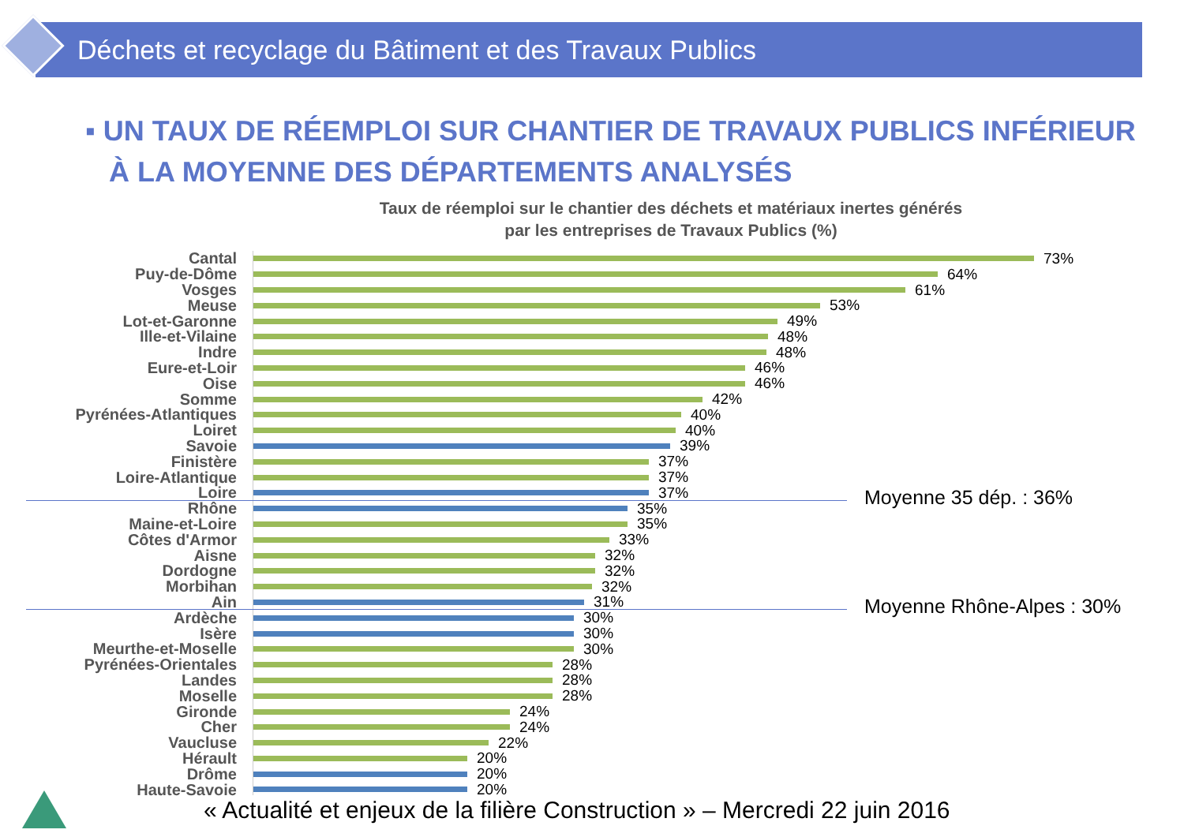Déchets et recyclage du Bâtiment et des Travaux Publics
▪ UN TAUX DE RÉEMPLOI SUR CHANTIER DE TRAVAUX PUBLICS INFÉRIEUR
À LA MOYENNE DES DÉPARTEMENTS ANALYSÉS
Taux de réemploi sur le chantier des déchets et matériaux inertes générés
par les entreprises de Travaux Publics (%)
Moyenne 35 dép. : 36%
Moyenne Rhône-Alpes : 30%
Cantal 73%
Puy-de-Dôme 64%
Vosges 61%
Meuse 53%
Lot-et-Garonne 49%
Ille-et-Vilaine 48%
Indre 48%
Eure-et-Loir 46%
Oise 46%
Somme 42%
Pyrénées-Atlantiques 40%
Loiret 40%
Savoie 39%
Finistère 37%
Loire-Atlantique 37%
Loire 37%
Rhône 35%
Maine-et-Loire 35%
Côtes d'Armor 33%
Aisne 32%
Dordogne 32%
Morbihan 32%
Ain 31%
Ardèche 30%
Isère 30%
Meurthe-et-Moselle 30%
Pyrénées-Orientales 28%
Landes 28%
Moselle 28%
Gironde 24%
Cher 24%
Vaucluse 22%
Hérault 20%
Drôme 20%
Haute-Savoie 20%
« Actualité et enjeux de la filière Construction » – Mercredi 22 juin 2016